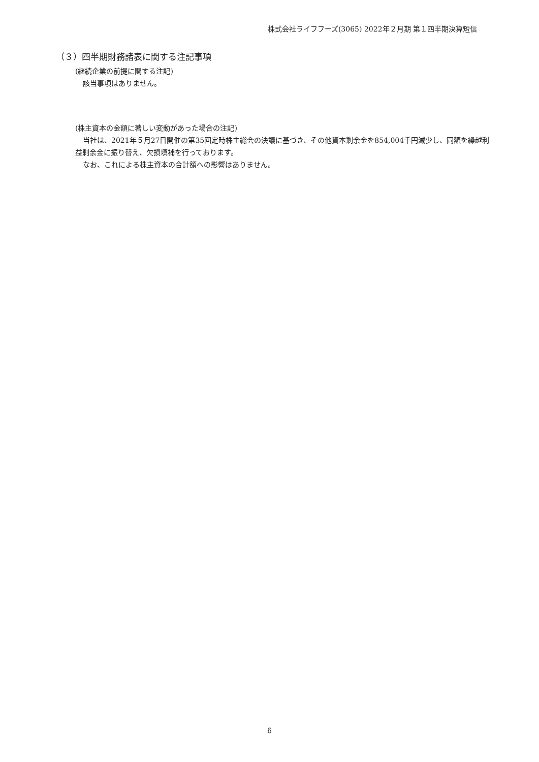株式会社ライフフーズ(3065) 2022年２月期 第１四半期決算短信
（３）四半期財務諸表に関する注記事項
(継続企業の前提に関する注記)
該当事項はありません。
(株主資本の金額に著しい変動があった場合の注記)
当社は、2021年５月27日開催の第35回定時株主総会の決議に基づき、その他資本剰余金を854,004千円減少し、同額を繰越利益剰余金に振り替え、欠損填補を行っております。
なお、これによる株主資本の合計額への影響はありません。
6